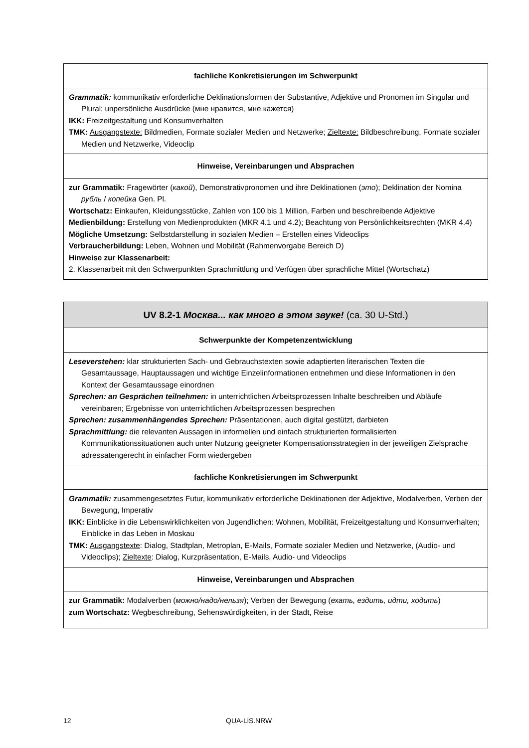| fachliche Konkretisierungen im Schwerpunkt |
| Grammatik: kommunikativ erforderliche Deklinationsformen der Substantive, Adjektive und Pronomen im Singular und Plural; unpersönliche Ausdrücke (мне нравится, мне кажется) IKK: Freizeitgestaltung und Konsumverhalten TMK: Ausgangstexte: Bildmedien, Formate sozialer Medien und Netzwerke; Zieltexte: Bildbeschreibung, Formate sozialer Medien und Netzwerke, Videoclip |
| Hinweise, Vereinbarungen und Absprachen |
| zur Grammatik: Fragewörter ( какой ), Demonstrativpronomen und ihre Deklinationen ( это ); Deklination der Nomina рубль / копейка Gen. Pl. Wortschatz: Einkaufen, Kleidungsstücke, Zahlen von 100 bis 1 Million, Farben und beschreibende Adjektive Medienbildung: Erstellung von Medienprodukten (MKR 4.1 und 4.2); Beachtung von Persönlichkeitsrechten (MKR 4.4) Mögliche Umsetzung: Selbstdarstellung in sozialen Medien – Erstellen eines Videoclips Verbraucherbildung: Leben, Wohnen und Mobilität (Rahmenvorgabe Bereich D) Hinweise zur Klassenarbeit: 2. Klassenarbeit mit den Schwerpunkten Sprachmittlung und Verfügen über sprachliche Mittel (Wortschatz) |
| UV 8.2-1 Москва... как много в этом звуке! (ca. 30 U-Std.) |
| Schwerpunkte der Kompetenzentwicklung |
| Leseverstehen: klar strukturierten Sach- und Gebrauchstexten sowie adaptierten literarischen Texten die Gesamtaussage, Hauptaussagen und wichtige Einzelinformationen entnehmen und diese Informationen in den Kontext der Gesamtaussage einordnen Sprechen: an Gesprächen teilnehmen: in unterrichtlichen Arbeitsprozessen Inhalte beschreiben und Abläufe vereinbaren; Ergebnisse von unterrichtlichen Arbeitsprozessen besprechen Sprechen: zusammenhängendes Sprechen: Präsentationen, auch digital gestützt, darbieten Sprachmittlung: die relevanten Aussagen in informellen und einfach strukturierten formalisierten Kommunikationssituationen auch unter Nutzung geeigneter Kompensationsstrategien in der jeweiligen Zielsprache adressatengerecht in einfacher Form wiedergeben |
| fachliche Konkretisierungen im Schwerpunkt |
| Grammatik: zusammengesetztes Futur, kommunikativ erforderliche Deklinationen der Adjektive, Modalverben, Verben der Bewegung, Imperativ IKK: Einblicke in die Lebenswirklichkeiten von Jugendlichen: Wohnen, Mobilität, Freizeitgestaltung und Konsumverhalten; Einblicke in das Leben in Moskau TMK: Ausgangstexte : Dialog, Stadtplan, Metroplan, E-Mails, Formate sozialer Medien und Netzwerke, (Audio- und Videoclips); Zieltexte : Dialog, Kurzpräsentation, E-Mails, Audio- und Videoclips |
| Hinweise, Vereinbarungen und Absprachen |
| zur Grammatik: Modalverben ( можно/надо/нельзя ); Verben der Bewegung ( ехать, ездить, идти, ходить ) zum Wortschatz: Wegbeschreibung, Sehenswürdigkeiten, in der Stadt, Reise |
12 QUA-LiS.NRW